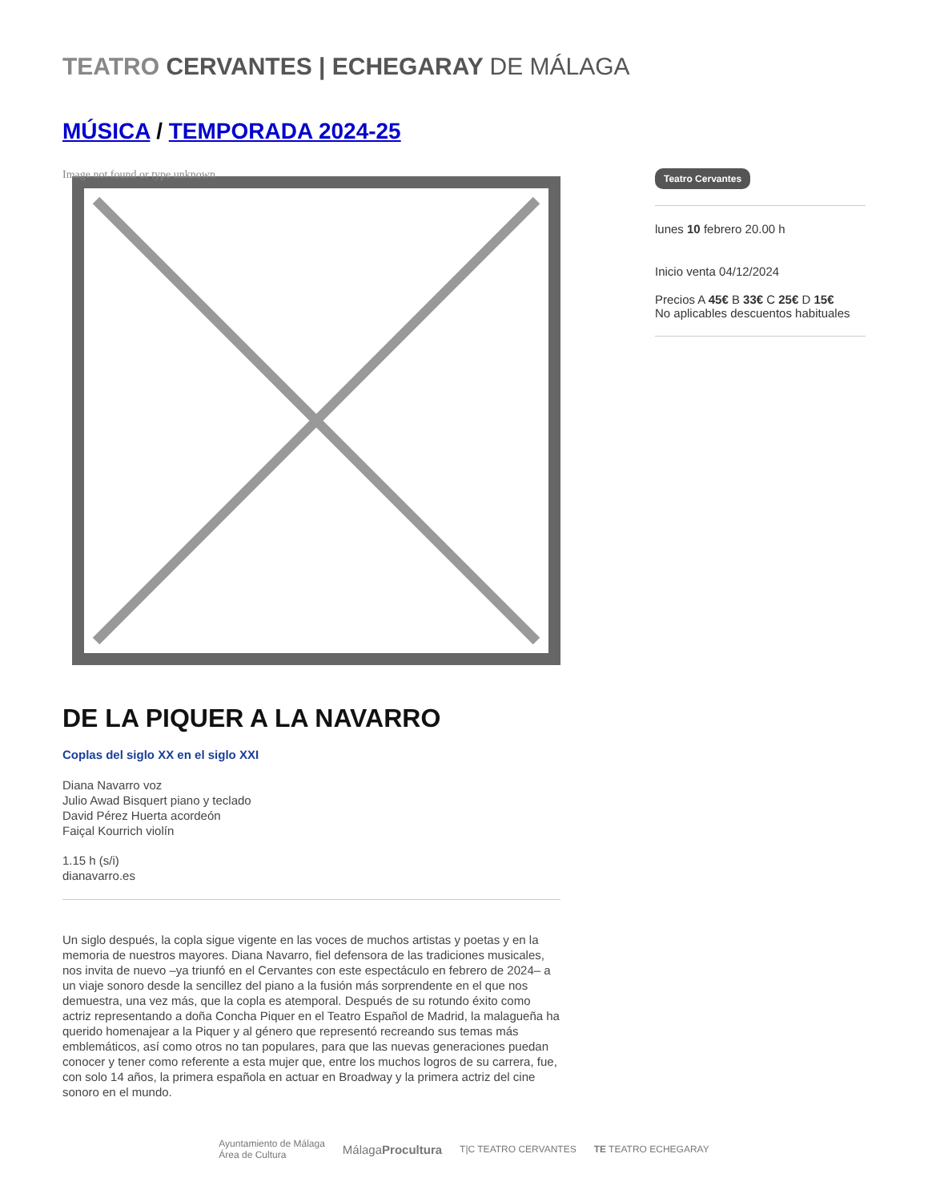TEATRO CERVANTES | ECHEGARAY DE MÁLAGA
MÚSICA / TEMPORADA 2024-25
Image not found or type unknown
DE LA PIQUER A LA NAVARRO
Coplas del siglo XX en el siglo XXI
Diana Navarro voz
Julio Awad Bisquert piano y teclado
David Pérez Huerta acordeón
Faiçal Kourrich violín
1.15 h (s/i)
dianavarro.es
Un siglo después, la copla sigue vigente en las voces de muchos artistas y poetas y en la memoria de nuestros mayores. Diana Navarro, fiel defensora de las tradiciones musicales, nos invita de nuevo –ya triunfó en el Cervantes con este espectáculo en febrero de 2024– a un viaje sonoro desde la sencillez del piano a la fusión más sorprendente en el que nos demuestra, una vez más, que la copla es atemporal. Después de su rotundo éxito como actriz representando a doña Concha Piquer en el Teatro Español de Madrid, la malagueña ha querido homenajear a la Piquer y al género que representó recreando sus temas más emblemáticos, así como otros no tan populares, para que las nuevas generaciones puedan conocer y tener como referente a esta mujer que, entre los muchos logros de su carrera, fue, con solo 14 años, la primera española en actuar en Broadway y la primera actriz del cine sonoro en el mundo.
Teatro Cervantes
lunes 10 febrero 20.00 h
Inicio venta 04/12/2024
Precios A 45€ B 33€ C 25€ D 15€
No aplicables descuentos habituales
Ayuntamiento de Málaga
Área de Cultura MálagaProcultura T|C TEATRO CERVANTES TE TEATRO ECHEGARAY